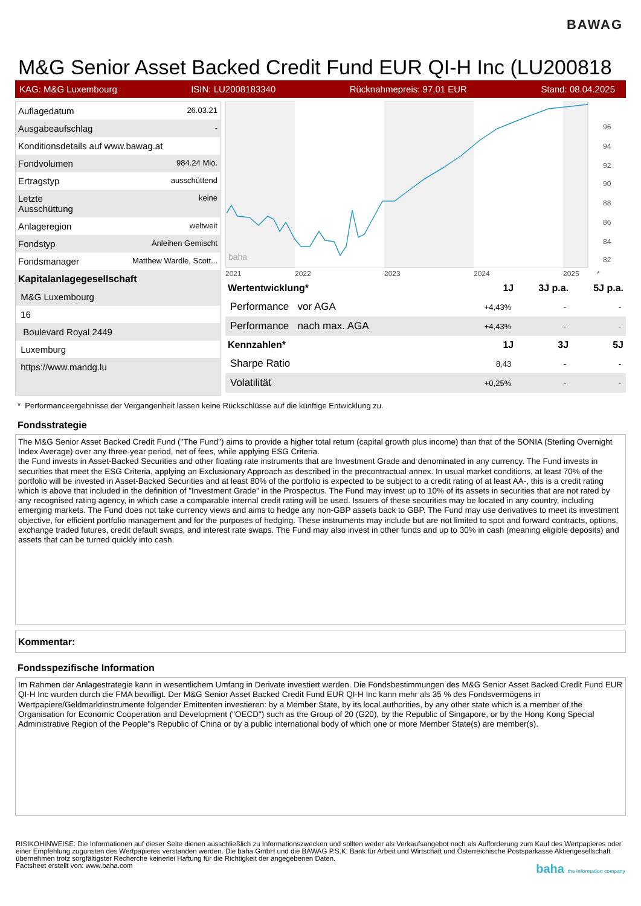BAWAG
M&G Senior Asset Backed Credit Fund EUR QI-H Inc (LU200818
KAG: M&G Luxembourg ISIN: LU2008183340 Rücknahmepreis: 97,01 EUR Stand: 08.04.2025
Auflagedatum 26.03.21
Ausgabeaufschlag -
Konditionsdetails auf www.bawag.at
Fondvolumen 984.24 Mio.
Ertragstyp ausschüttend
Letzte
Ausschüttung keine
Anlageregion weltweit
Fondstyp Anleihen Gemischt
Fondsmanager Matthew Wardle, Scott...
Kapitalanlagegesellschaft
M&G Luxembourg
16
Boulevard Royal 2449
Luxemburg
https://www.mandg.lu
baha
96
94
92
90
88
86
84
82
2021
2022
2023
2024
2025
*
| Wertentwicklung* | 1J | 3J p.a. | 5J p.a. |
| --- | --- | --- | --- |
| Performance vor AGA | +4,43% | - | - |
| Performance nach max. AGA | +4,43% | - | - |
| Kennzahlen* | 1J | 3J | 5J |
| Sharpe Ratio | 8,43 | - | - |
| Volatilität | +0,25% | - | - |
* Performanceergebnisse der Vergangenheit lassen keine Rückschlüsse auf die künftige Entwicklung zu.
Fondsstrategie
The M&G Senior Asset Backed Credit Fund ("The Fund") aims to provide a higher total return (capital growth plus income) than that of the SONIA (Sterling Overnight Index Average) over any three-year period, net of fees, while applying ESG Criteria.
the Fund invests in Asset-Backed Securities and other floating rate instruments that are Investment Grade and denominated in any currency. The Fund invests in securities that meet the ESG Criteria, applying an Exclusionary Approach as described in the precontractual annex. In usual market conditions, at least 70% of the portfolio will be invested in Asset-Backed Securities and at least 80% of the portfolio is expected to be subject to a credit rating of at least AA-, this is a credit rating which is above that included in the definition of "Investment Grade" in the Prospectus. The Fund may invest up to 10% of its assets in securities that are not rated by any recognised rating agency, in which case a comparable internal credit rating will be used. Issuers of these securities may be located in any country, including emerging markets. The Fund does not take currency views and aims to hedge any non-GBP assets back to GBP. The Fund may use derivatives to meet its investment objective, for efficient portfolio management and for the purposes of hedging. These instruments may include but are not limited to spot and forward contracts, options, exchange traded futures, credit default swaps, and interest rate swaps. The Fund may also invest in other funds and up to 30% in cash (meaning eligible deposits) and assets that can be turned quickly into cash.
Kommentar:
Fondsspezifische Information
Im Rahmen der Anlagestrategie kann in wesentlichem Umfang in Derivate investiert werden. Die Fondsbestimmungen des M&G Senior Asset Backed Credit Fund EUR QI-H Inc wurden durch die FMA bewilligt. Der M&G Senior Asset Backed Credit Fund EUR QI-H Inc kann mehr als 35 % des Fondsvermögens in Wertpapiere/Geldmarktinstrumente folgender Emittenten investieren: by a Member State, by its local authorities, by any other state which is a member of the Organisation for Economic Cooperation and Development ("OECD") such as the Group of 20 (G20), by the Republic of Singapore, or by the Hong Kong Special Administrative Region of the People"s Republic of China or by a public international body of which one or more Member State(s) are member(s).
RISIKOHINWEISE: Die Informationen auf dieser Seite dienen ausschließlich zu Informationszwecken und sollten weder als Verkaufsangebot noch als Aufforderung zum Kauf des Wertpapieres oder einer Empfehlung zugunsten des Wertpapieres verstanden werden. Die baha GmbH und die BAWAG P.S.K. Bank für Arbeit und Wirtschaft und Österreichische Postsparkasse Aktiengesellschaft übernehmen trotz sorgfältigster Recherche keinerlei Haftung für die Richtigkeit der angegebenen Daten.
Factsheet erstellt von: www.baha.com baha the information company